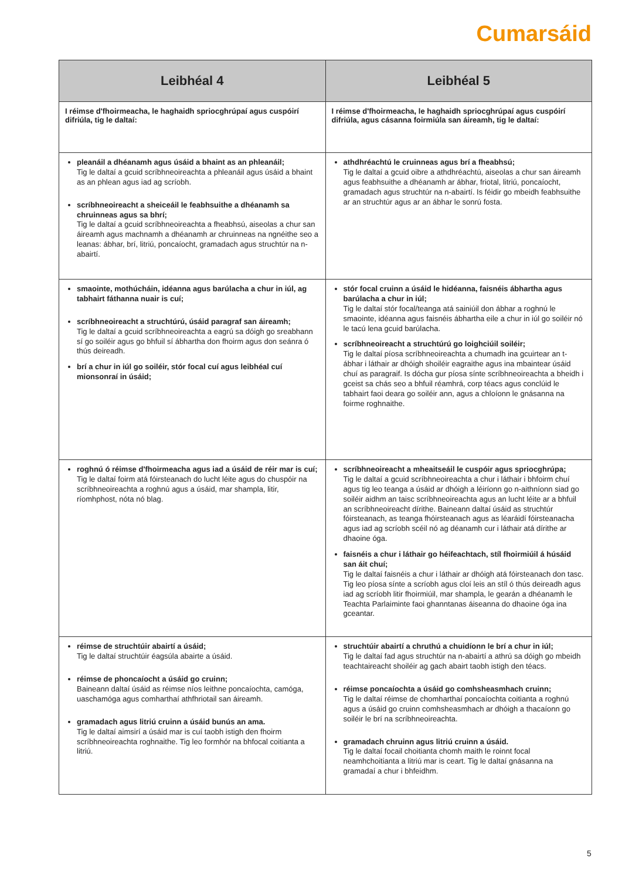Cumarsáid
| Leibhéal 4 | Leibhéal 5 |
| --- | --- |
| I réimse d'fhoirmeacha, le haghaidh spriocghrúpaí agus cuspóirí difriúla, tig le daltaí: | I réimse d'fhoirmeacha, le haghaidh spriocghrúpaí agus cuspóirí difriúla, agus cásanna foirmiúla san áireamh, tig le daltaí: |
| pleanáil a dhéanamh agus úsáid a bhaint as an phleanáil; Tig le daltaí a gcuid scríbhneoireachta a phleanáil agus úsáid a bhaint as an phlean agus iad ag scríobh. scríbhneoireacht a sheiceáil le feabhsuithe a dhéanamh sa chruinneas agus sa bhrí; Tig le daltaí a gcuid scríbhneoireachta a fheabhsú, aiseolas a chur san áireamh agus machnamh a dhéanamh ar chruinneas na ngnéithe seo a leanas: ábhar, brí, litriú, poncaíocht, gramadach agus struchtúr na n-abairtí. | athdhréachtú le cruinneas agus brí a fheabhsú; Tig le daltaí a gcuid oibre a athdhréachtú, aiseolas a chur san áireamh agus feabhsuithe a dhéanamh ar ábhar, friotal, litriú, poncaíocht, gramadach agus struchtúr na n-abairtí. Is féidir go mbeidh feabhsuithe ar an struchtúr agus ar an ábhar le sonrú fosta. |
| smaointe, mothúcháin, idéanna agus barúlacha a chur in iúl, ag tabhairt fáthanna nuair is cuí; scríbhneoireacht a struchtúrú, úsáid paragraf san áireamh; Tig le daltaí a gcuid scríbhneoireachta a eagrú sa dóigh go sreabhann sí go soiléir agus go bhfuil sí ábhartha don fhoirm agus don seánra ó thús deireadh. brí a chur in iúl go soiléir, stór focal cuí agus leibhéal cuí mionsonraí in úsáid; | stór focal cruinn a úsáid le hidéanna, faisnéis ábhartha agus barúlacha a chur in iúl; Tig le daltaí stór focal/teanga atá sainiúil don ábhar a roghnú le smaointe, idéanna agus faisnéis ábhartha eile a chur in iúl go soiléir nó le tacú lena gcuid barúlacha. scríbhneoireacht a struchtúrú go loighciúil soiléir; Tig le daltaí píosa scríbhneoireachta a chumadh ina gcuirtear an t-ábhar i láthair ar dhóigh shoiléir eagraithe agus ina mbaintear úsáid chuí as paragraif. Is dócha gur píosa sínte scríbhneoireachta a bheidh i gceist sa chás seo a bhfuil réamhrá, corp téacs agus conclúid le tabhairt faoi deara go soiléir ann, agus a chloíonn le gnásanna na foirme roghnaithe. |
| roghnú ó réimse d'fhoirmeacha agus iad a úsáid de réir mar is cuí; Tig le daltaí foirm atá fóirsteanach do lucht léite agus do chuspóir na scríbhneoireachta a roghnú agus a úsáid, mar shampla, litir, ríomhphost, nóta nó blag. | scríbhneoireacht a mheaitseáil le cuspóir agus spriocghrúpa; Tig le daltaí a gcuid scríbhneoireachta a chur i láthair i bhfoirm chuí agus tig leo teanga a úsáid ar dhóigh a léiríonn go n-aithníonn siad go soiléir aidhm an taisc scríbhneoireachta agus an lucht léite ar a bhfuil an scríbhneoireacht dírithe. Baineann daltaí úsáid as struchtúr fóirsteanach, as teanga fhóirsteanach agus as léaráidí fóirsteanacha agus iad ag scríobh scéil nó ag déanamh cur i láthair atá dírithe ar dhaoine óga. faisnéis a chur i láthair go héifeachtach, stíl fhoirmiúil á húsáid san áit chuí; Tig le daltaí faisnéis a chur i láthair ar dhóigh atá fóirsteanach don tasc. Tig leo píosa sínte a scríobh agus cloí leis an stíl ó thús deireadh agus iad ag scríobh litir fhoirmiúil, mar shampla, le gearán a dhéanamh le Teachta Parlaiminte faoi ghanntanas áiseanna do dhaoine óga ina gceantar. |
| réimse de struchtúir abairtí a úsáid; Tig le daltaí struchtúir éagsúla abairte a úsáid. réimse de phoncaíocht a úsáid go cruinn; Baineann daltaí úsáid as réimse níos leithne poncaíochta, camóga, uaschamóga agus comharthaí athfhriotail san áireamh. gramadach agus litriú cruinn a úsáid bunús an ama. Tig le daltaí aimsirí a úsáid mar is cuí taobh istigh den fhoirm scríbhneoireachta roghnaithe. Tig leo formhór na bhfocal coitianta a litriú. | struchtúir abairtí a chruthú a chuidíonn le brí a chur in iúl; Tig le daltaí fad agus struchtúr na n-abairtí a athrú sa dóigh go mbeidh teachtaireacht shoiléir ag gach abairt taobh istigh den téacs. réimse poncaíochta a úsáid go comhsheasmhach cruinn; Tig le daltaí réimse de chomharthaí poncaíochta coitianta a roghnú agus a úsáid go cruinn comhsheasmhach ar dhóigh a thacaíonn go soiléir le brí na scríbhneoireachta. gramadach chruinn agus litriú cruinn a úsáid. Tig le daltaí focail choitianta chomh maith le roinnt focal neamhchoitianta a litriú mar is ceart. Tig le daltaí gnásanna na gramadaí a chur i bhfeidhm. |
5